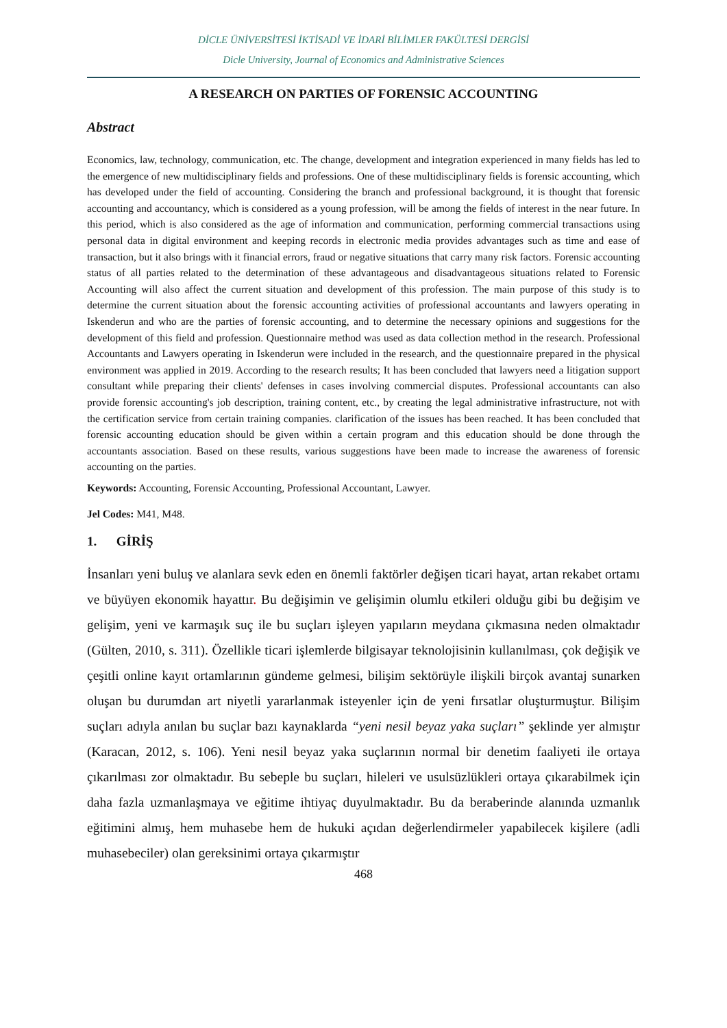DİCLE ÜNİVERSİTESİ İKTİSADİ VE İDARİ BİLİMLER FAKÜLTESİ DERGİSİ
Dicle University, Journal of Economics and Administrative Sciences
A RESEARCH ON PARTIES OF FORENSIC ACCOUNTING
Abstract
Economics, law, technology, communication, etc. The change, development and integration experienced in many fields has led to the emergence of new multidisciplinary fields and professions. One of these multidisciplinary fields is forensic accounting, which has developed under the field of accounting. Considering the branch and professional background, it is thought that forensic accounting and accountancy, which is considered as a young profession, will be among the fields of interest in the near future. In this period, which is also considered as the age of information and communication, performing commercial transactions using personal data in digital environment and keeping records in electronic media provides advantages such as time and ease of transaction, but it also brings with it financial errors, fraud or negative situations that carry many risk factors. Forensic accounting status of all parties related to the determination of these advantageous and disadvantageous situations related to Forensic Accounting will also affect the current situation and development of this profession. The main purpose of this study is to determine the current situation about the forensic accounting activities of professional accountants and lawyers operating in Iskenderun and who are the parties of forensic accounting, and to determine the necessary opinions and suggestions for the development of this field and profession. Questionnaire method was used as data collection method in the research. Professional Accountants and Lawyers operating in Iskenderun were included in the research, and the questionnaire prepared in the physical environment was applied in 2019. According to the research results; It has been concluded that lawyers need a litigation support consultant while preparing their clients' defenses in cases involving commercial disputes. Professional accountants can also provide forensic accounting's job description, training content, etc., by creating the legal administrative infrastructure, not with the certification service from certain training companies. clarification of the issues has been reached. It has been concluded that forensic accounting education should be given within a certain program and this education should be done through the accountants association. Based on these results, various suggestions have been made to increase the awareness of forensic accounting on the parties.
Keywords: Accounting, Forensic Accounting, Professional Accountant, Lawyer.
Jel Codes: M41, M48.
1. GİRİŞ
İnsanları yeni buluş ve alanlara sevk eden en önemli faktörler değişen ticari hayat, artan rekabet ortamı ve büyüyen ekonomik hayattır. Bu değişimin ve gelişimin olumlu etkileri olduğu gibi bu değişim ve gelişim, yeni ve karmaşık suç ile bu suçları işleyen yapıların meydana çıkmasına neden olmaktadır (Gülten, 2010, s. 311). Özellikle ticari işlemlerde bilgisayar teknolojisinin kullanılması, çok değişik ve çeşitli online kayıt ortamlarının gündeme gelmesi, bilişim sektörüyle ilişkili birçok avantaj sunarken oluşan bu durumdan art niyetli yararlanmak isteyenler için de yeni fırsatlar oluşturmuştur. Bilişim suçları adıyla anılan bu suçlar bazı kaynaklarda “yeni nesil beyaz yaka suçları” şeklinde yer almıştır (Karacan, 2012, s. 106). Yeni nesil beyaz yaka suçlarının normal bir denetim faaliyeti ile ortaya çıkarılması zor olmaktadır. Bu sebeple bu suçları, hileleri ve usulsüzlükleri ortaya çıkarabilmek için daha fazla uzmanlaşmaya ve eğitime ihtiyaç duyulmaktadır. Bu da beraberinde alanında uzmanlık eğitimini almış, hem muhasebe hem de hukuki açıdan değerlendirmeler yapabilecek kişilere (adli muhasebeciler) olan gereksinimi ortaya çıkarmıştır
468